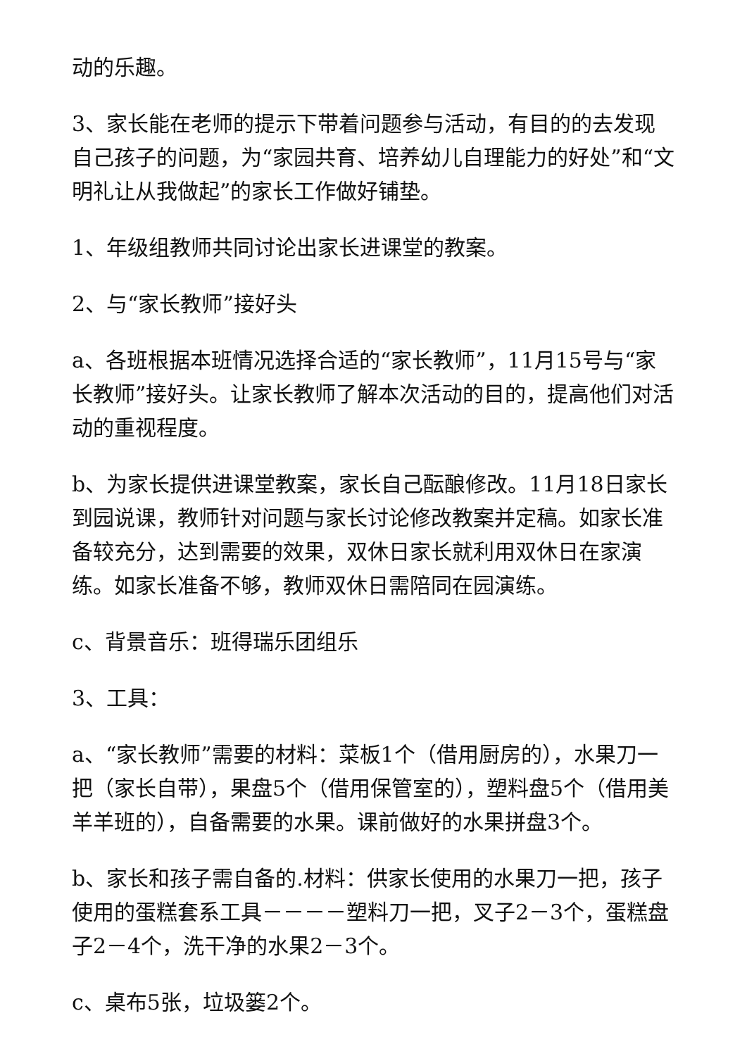动的乐趣。
3、家长能在老师的提示下带着问题参与活动，有目的的去发现自己孩子的问题，为“家园共育、培养幼儿自理能力的好处”和“文明礼让从我做起”的家长工作做好铺垫。
1、年级组教师共同讨论出家长进课堂的教案。
2、与“家长教师”接好头
a、各班根据本班情况选择合适的“家长教师”，11月15号与“家长教师”接好头。让家长教师了解本次活动的目的，提高他们对活动的重视程度。
b、为家长提供进课堂教案，家长自己酝酿修改。11月18日家长到园说课，教师针对问题与家长讨论修改教案并定稿。如家长准备较充分，达到需要的效果，双休日家长就利用双休日在家演练。如家长准备不够，教师双休日需陪同在园演练。
c、背景音乐：班得瑞乐团组乐
3、工具：
a、“家长教师”需要的材料：菜板1个（借用厨房的），水果刀一把（家长自带），果盘5个（借用保管室的），塑料盘5个（借用美羊羊班的），自备需要的水果。课前做好的水果拼盘3个。
b、家长和孩子需自备的.材料：供家长使用的水果刀一把，孩子使用的蛋糕套系工具－－－－塑料刀一把，叉子2－3个，蛋糕盘子2－4个，洗干净的水果2－3个。
c、桌布5张，垃圾篓2个。